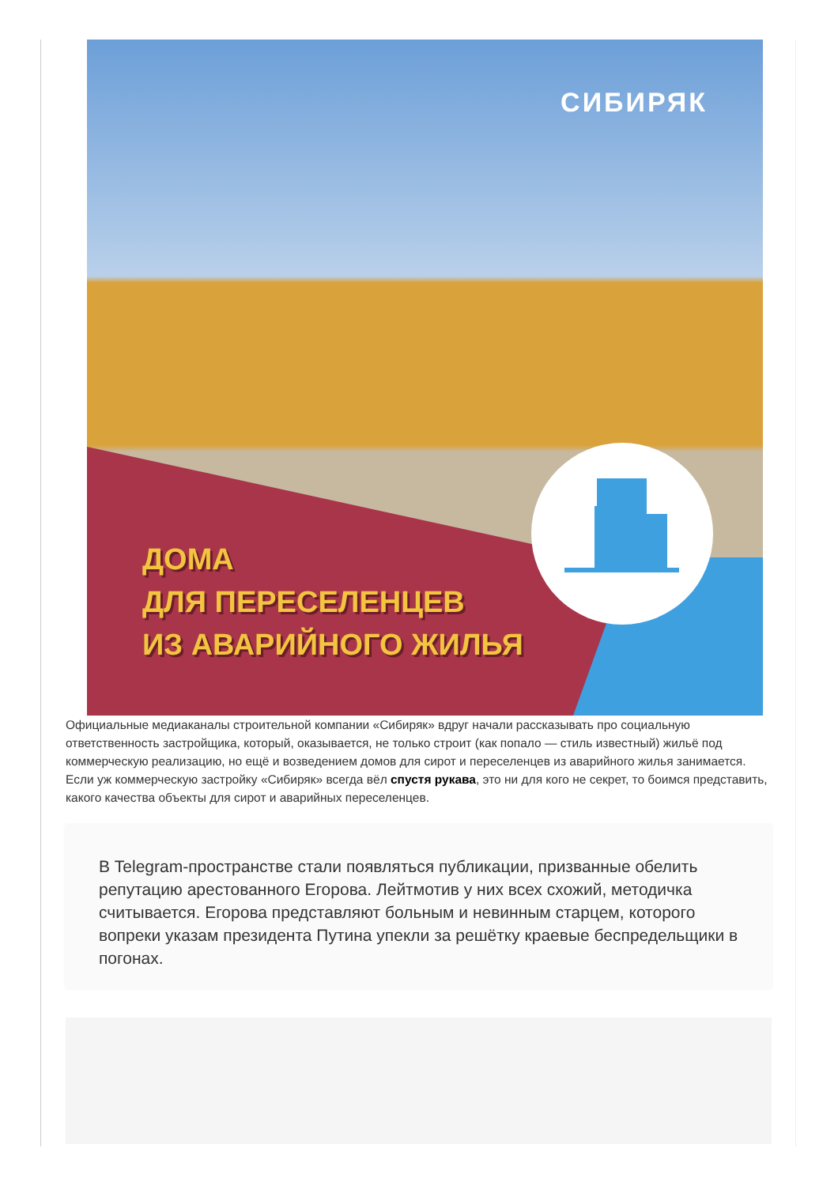СИБИРЯК
ДОМА
ДЛЯ ПЕРЕСЕЛЕНЦЕВ
ИЗ АВАРИЙНОГО ЖИЛЬЯ
Официальные медиаканалы строительной компании «Сибиряк» вдруг начали рассказывать про социальную ответственность застройщика, который, оказывается, не только строит (как попало — стиль известный) жильё под коммерческую реализацию, но ещё и возведением домов для сирот и переселенцев из аварийного жилья занимается. Если уж коммерческую застройку «Сибиряк» всегда вёл спустя рукава, это ни для кого не секрет, то боимся представить, какого качества объекты для сирот и аварийных переселенцев.
В Telegram-пространстве стали появляться публикации, призванные обелить репутацию арестованного Егорова. Лейтмотив у них всех схожий, методичка считывается. Егорова представляют больным и невинным старцем, которого вопреки указам президента Путина упекли за решётку краевые беспредельщики в погонах.